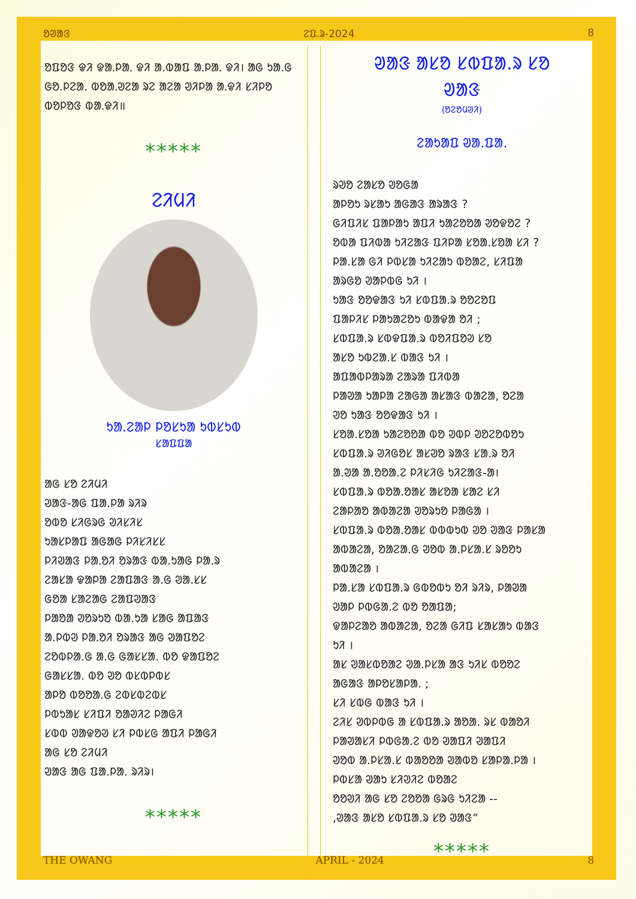ᱚᱣᱟᱝ ᱮᱯ.ᱨ-2024 8
ᱚᱯᱚᱝ ᱫᱤ ᱫᱟᱹᱞᱟᱹ ᱫᱤ ᱟ.ᱵᱟᱯ ᱟᱹᱞᱟᱹ ᱫᱤ। ᱟᱜ ᱩᱟ.ᱜ ᱜᱚ.ᱞᱮᱟ. ᱵᱚᱟᱹᱣᱮᱟ ᱨᱮ ᱟᱮᱟ ᱣᱤᱞᱟ ᱟᱹᱫᱤ ᱥᱤᱞᱚ ᱵᱚᱞᱚᱝ ᱵᱟᱹᱫᱤ॥
*****
ᱮᱤᱢᱤ
ᱩᱟ.ᱮᱟᱞ ᱞᱚᱥᱩᱟ ᱩᱵᱥᱩᱵ
ᱥᱟᱯᱯᱟ
ᱟᱜ ᱥᱚ ᱮᱤᱢᱤ
ᱣᱟᱝ-ᱟᱜ ᱯᱟ.ᱞᱟ ᱨᱤᱨ
ᱚᱵᱚ ᱥᱤᱜᱨᱜ ᱣᱤᱥᱤᱥ
ᱩᱟᱥᱞᱟᱯ ᱟᱜᱟᱜ ᱞᱤᱥᱤᱥᱥ
ᱞᱤᱣᱟᱝ ᱞᱟᱹᱚᱤ ᱚᱨᱟᱝ ᱵᱟ.ᱩᱟᱜ ᱞᱟ.ᱨ
ᱮᱟᱥᱟ ᱫᱟᱞᱟ ᱮᱟᱯᱟᱝ ᱟ.ᱜ ᱣᱟ.ᱥᱥ
ᱜᱚᱟ ᱥᱟᱮᱟᱜ ᱮᱟᱯᱣᱟᱝ
ᱞᱟᱚᱟ ᱣᱚᱨᱩᱚ ᱵᱟ.ᱩᱟ ᱥᱟᱜ ᱟᱯᱟᱝ
ᱟ.ᱞᱵᱣ ᱞᱟᱹᱚᱤ ᱚᱨᱟᱝ ᱟᱜ ᱣᱟᱯᱚᱮ
ᱮᱚᱵᱞᱟ.ᱜ ᱟ.ᱜ ᱜᱟᱥᱥᱟ. ᱵᱚ ᱫᱟᱯᱚᱮ
ᱜᱟᱥᱥᱟ. ᱵᱚ ᱣᱚ ᱵᱥᱵᱞᱵᱥ
ᱟᱞᱚ ᱵᱚᱚᱟ.ᱜ ᱮᱵᱥᱵᱮᱵᱥ
ᱞᱵᱩᱟᱥ ᱥᱤᱯᱤ ᱚᱟᱣᱤᱮ ᱞᱟᱜᱤ
ᱥᱵᱵ ᱣᱟᱫᱚᱣ ᱥᱤ ᱞᱵᱥᱜ ᱟᱯᱤ ᱞᱟᱜᱤ
ᱟᱜ ᱥᱚ ᱮᱤᱢᱤ
ᱣᱟᱝ ᱟᱜ ᱯᱟ.ᱞᱟ. ᱨᱤᱨ।
*****
ᱣᱟᱝ ᱟᱥᱚ ᱥᱵᱯᱟ.ᱨ ᱥᱚ
ᱣᱟᱝ
(ᱚᱮᱚᱢᱣᱤ)
ᱮᱟᱩᱟᱯ ᱣᱟ.ᱯᱟ.
ᱨᱣᱚ ᱮᱟᱥᱚ ᱣᱚᱜᱟ
ᱟᱞᱚᱩ ᱨᱥᱟᱩ ᱟᱜᱟᱝ ᱟᱨᱟᱝ ?
ᱜᱤᱯᱤᱥ ᱯᱟᱞᱟᱩ ᱟᱯᱤ ᱩᱟᱮᱚᱚᱟ ᱣᱚᱫᱚᱮ ?
ᱚᱵᱟ ᱯᱤᱵᱟ ᱩᱤᱮᱟᱝ ᱯᱤᱞᱟ ᱥᱚᱟ.ᱥᱚᱟ ᱥᱤ ?
ᱞᱟ.ᱥᱟ ᱜᱤ ᱞᱵᱥᱟ ᱩᱤᱮᱟᱩ ᱵᱚᱟᱮ, ᱥᱤᱯᱟ
ᱟᱨᱜᱚ ᱣᱟᱞᱵᱜ ᱩᱤ ।
ᱩᱟᱝ ᱚᱚᱫᱟᱝ ᱩᱤ ᱥᱵᱯᱟ.ᱨ ᱚᱚᱮᱚᱯ
ᱯᱟᱞᱤᱥ ᱞᱟᱩᱟᱮᱚᱩ ᱵᱟᱫᱟ ᱚᱤ ;
ᱥᱵᱯᱟ.ᱨ ᱥᱵᱫᱯᱟ.ᱨ ᱵᱚᱤᱯᱚᱣ ᱥᱚ
ᱟᱥᱚ ᱩᱵᱮᱟ.ᱥ ᱵᱟᱝ ᱩᱤ ।
ᱟᱯᱟᱵᱞᱟᱨᱟ ᱮᱟᱨᱟ ᱯᱤᱵᱟ
ᱞᱟᱣᱟ ᱩᱟᱞᱟ ᱮᱟᱜᱟ ᱟᱥᱟᱝ ᱵᱟᱮᱟ, ᱚᱮᱟ
ᱣᱚ ᱩᱟᱝ ᱚᱚᱫᱟᱝ ᱩᱤ ।
ᱥᱚᱟ.ᱥᱚᱟ ᱩᱟᱮᱚᱚᱟ ᱵᱚ ᱣᱵᱞ ᱣᱚᱮᱚᱵᱚᱩ
ᱥᱵᱯᱟ.ᱨ ᱣᱤᱜᱚᱥ ᱟᱥᱣᱚ ᱨᱟᱝ ᱥᱟ.ᱨ ᱚᱤ
ᱟ.ᱣᱟ ᱟ.ᱚᱚᱟ.ᱮ ᱞᱤᱥᱤᱜ ᱩᱤᱮᱟᱝ-ᱟ।
ᱥᱵᱯᱟ.ᱨ ᱵᱚᱟ.ᱚᱟᱥ ᱟᱥᱚᱟ ᱥᱟᱮ ᱥᱤ
ᱮᱟᱞᱟᱚ ᱟᱵᱟᱮᱟ ᱣᱚᱨᱩᱚ ᱞᱟᱜᱟ ।
ᱥᱵᱯᱟ.ᱨ ᱵᱚᱟ.ᱚᱟᱥ ᱵᱵᱵᱩᱵ ᱣᱚ ᱣᱟᱝ ᱞᱟᱥᱟ
ᱟᱵᱟᱮᱟ, ᱚᱟᱮᱟ.ᱜ ᱣᱚᱵ ᱟ.ᱞᱥᱟ.ᱥ ᱨᱚᱚᱩ
ᱟᱵᱟᱮᱟ ।
ᱞᱟ.ᱥᱟ ᱥᱵᱯᱟ.ᱨ ᱜᱵᱚᱵᱩ ᱚᱤ ᱨᱤᱨ, ᱞᱟᱣᱟ
ᱣᱟᱞ ᱞᱵᱜᱟ.ᱮ ᱵᱚ ᱚᱟᱯᱟ;
ᱫᱟᱞᱮᱟᱚ ᱟᱵᱟᱮᱟ, ᱚᱮᱟ ᱜᱤᱯ ᱥᱟᱥᱟᱩ ᱵᱟᱝ
ᱩᱤ ।
ᱟᱥ ᱣᱟᱥᱵᱚᱟᱮ ᱣᱟ.ᱞᱥᱟ ᱟᱝ ᱩᱤᱥ ᱵᱚᱚᱮ
ᱟᱜᱟᱝ ᱟᱞᱚᱥᱟᱞᱟ. ;
ᱥᱤ ᱥᱵᱜ ᱵᱟᱝ ᱩᱤ ।
ᱮᱤᱥ ᱣᱵᱞᱵᱜ ᱟ ᱥᱵᱯᱟ.ᱨ ᱟᱚᱟ. ᱨᱥ ᱵᱟᱚᱤ
ᱞᱟᱣᱟᱥᱤ ᱞᱵᱜᱟ.ᱮ ᱵᱚ ᱣᱟᱯᱤ ᱣᱟᱯᱤ
ᱣᱚᱵ ᱟ.ᱞᱥᱟ.ᱥ ᱵᱟᱚᱚᱟ ᱣᱟᱵᱚ ᱥᱟᱞᱟ.ᱞᱟ ।
ᱞᱵᱥᱟ ᱣᱟᱩ ᱥᱤᱣᱤᱮ ᱵᱚᱟᱮ
ᱚᱚᱣᱤ ᱟᱜ ᱥᱚ ᱮᱚᱚᱟ ᱜᱨᱜ ᱩᱤᱮᱟ --
,ᱣᱟᱝ ᱟᱥᱚ ᱥᱵᱯᱟ.ᱨ ᱥᱚ ᱣᱟᱝ“
*****
THE OWANG APRIL - 2024 8